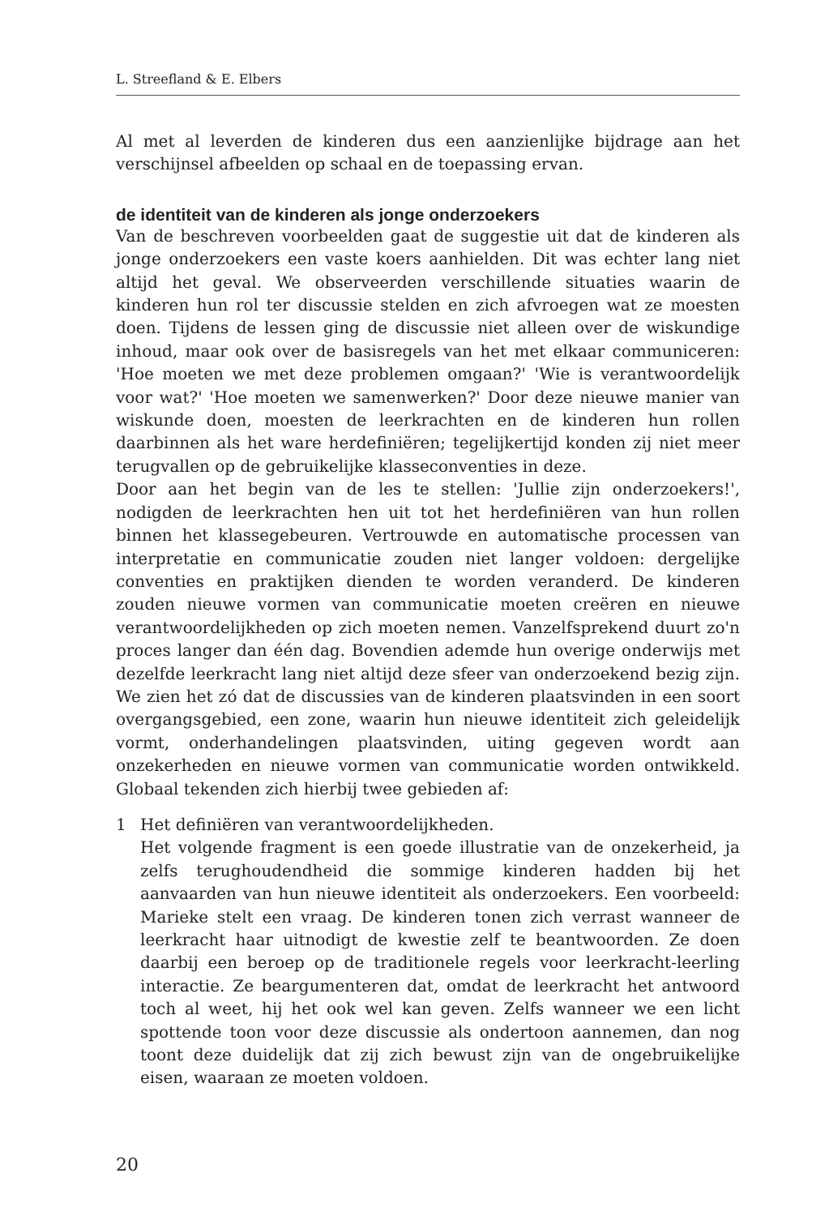L. Streefland & E. Elbers
Al met al leverden de kinderen dus een aanzienlijke bijdrage aan het verschijnsel afbeelden op schaal en de toepassing ervan.
de identiteit van de kinderen als jonge onderzoekers
Van de beschreven voorbeelden gaat de suggestie uit dat de kinderen als jonge onderzoekers een vaste koers aanhielden. Dit was echter lang niet altijd het geval. We observeerden verschillende situaties waarin de kinderen hun rol ter discussie stelden en zich afvroegen wat ze moesten doen. Tijdens de lessen ging de discussie niet alleen over de wiskundige inhoud, maar ook over de basisregels van het met elkaar communiceren: 'Hoe moeten we met deze problemen omgaan?' 'Wie is verantwoordelijk voor wat?' 'Hoe moeten we samenwerken?' Door deze nieuwe manier van wiskunde doen, moesten de leerkrachten en de kinderen hun rollen daarbinnen als het ware herdefiniëren; tegelijkertijd konden zij niet meer terugvallen op de gebruikelijke klasseconventies in deze.
Door aan het begin van de les te stellen: 'Jullie zijn onderzoekers!', nodigden de leerkrachten hen uit tot het herdefiniëren van hun rollen binnen het klassegebeuren. Vertrouwde en automatische processen van interpretatie en communicatie zouden niet langer voldoen: dergelijke conventies en praktijken dienden te worden veranderd. De kinderen zouden nieuwe vormen van communicatie moeten creëren en nieuwe verantwoordelijkheden op zich moeten nemen. Vanzelfsprekend duurt zo'n proces langer dan één dag. Bovendien ademde hun overige onderwijs met dezelfde leerkracht lang niet altijd deze sfeer van onderzoekend bezig zijn. We zien het zó dat de discussies van de kinderen plaatsvinden in een soort overgangsgebied, een zone, waarin hun nieuwe identiteit zich geleidelijk vormt, onderhandelingen plaatsvinden, uiting gegeven wordt aan onzekerheden en nieuwe vormen van communicatie worden ontwikkeld. Globaal tekenden zich hierbij twee gebieden af:
1 Het definiëren van verantwoordelijkheden.
Het volgende fragment is een goede illustratie van de onzekerheid, ja zelfs terughoudendheid die sommige kinderen hadden bij het aanvaarden van hun nieuwe identiteit als onderzoekers. Een voorbeeld: Marieke stelt een vraag. De kinderen tonen zich verrast wanneer de leerkracht haar uitnodigt de kwestie zelf te beantwoorden. Ze doen daarbij een beroep op de traditionele regels voor leerkracht-leerling interactie. Ze beargumenteren dat, omdat de leerkracht het antwoord toch al weet, hij het ook wel kan geven. Zelfs wanneer we een licht spottende toon voor deze discussie als ondertoon aannemen, dan nog toont deze duidelijk dat zij zich bewust zijn van de ongebruikelijke eisen, waaraan ze moeten voldoen.
20